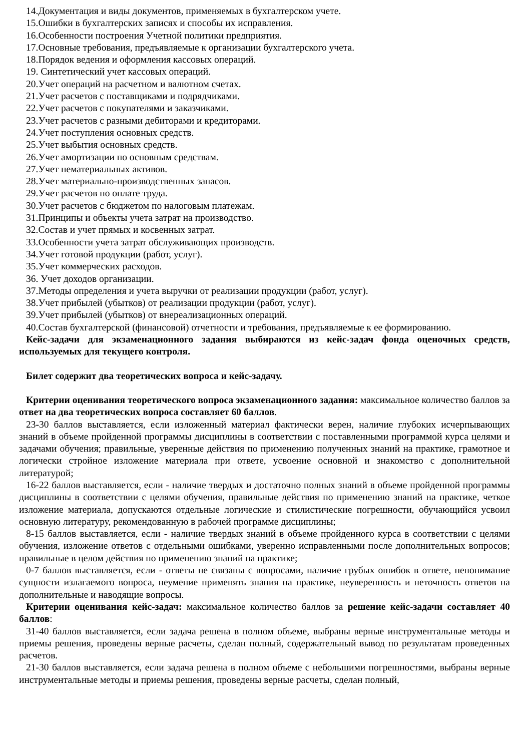14.Документация и виды документов, применяемых в бухгалтерском учете.
15.Ошибки в бухгалтерских записях и способы их исправления.
16.Особенности построения Учетной политики предприятия.
17.Основные требования, предъявляемые к организации бухгалтерского учета.
18.Порядок ведения и оформления кассовых операций.
19. Синтетический учет кассовых операций.
20.Учет операций на расчетном и валютном счетах.
21.Учет расчетов с поставщиками и подрядчиками.
22.Учет расчетов с покупателями и заказчиками.
23.Учет расчетов с разными дебиторами и кредиторами.
24.Учет поступления основных средств.
25.Учет выбытия основных средств.
26.Учет амортизации по основным средствам.
27.Учет нематериальных активов.
28.Учет материально-производственных запасов.
29.Учет расчетов по оплате труда.
30.Учет расчетов с бюджетом по налоговым платежам.
31.Принципы и объекты учета затрат на производство.
32.Состав и учет прямых и косвенных затрат.
33.Особенности учета затрат обслуживающих производств.
34.Учет готовой продукции (работ, услуг).
35.Учет коммерческих расходов.
36. Учет доходов организации.
37.Методы определения и учета выручки от реализации продукции (работ, услуг).
38.Учет прибылей (убытков) от реализации продукции (работ, услуг).
39.Учет прибылей (убытков) от внереализационных операций.
40.Состав бухгалтерской (финансовой) отчетности и требования, предъявляемые к ее формированию.
Кейс-задачи для экзаменационного задания выбираются из кейс-задач фонда оценочных средств, используемых для текущего контроля.
Билет содержит два теоретических вопроса и кейс-задачу.
Критерии оценивания теоретического вопроса экзаменационного задания: максимальное количество баллов за ответ на два теоретических вопроса составляет 60 баллов.
23-30 баллов выставляется, если изложенный материал фактически верен, наличие глубоких исчерпывающих знаний в объеме пройденной программы дисциплины в соответствии с поставленными программой курса целями и задачами обучения; правильные, уверенные действия по применению полученных знаний на практике, грамотное и логически стройное изложение материала при ответе, усвоение основной и знакомство с дополнительной литературой;
16-22 баллов выставляется, если - наличие твердых и достаточно полных знаний в объеме пройденной программы дисциплины в соответствии с целями обучения, правильные действия по применению знаний на практике, четкое изложение материала, допускаются отдельные логические и стилистические погрешности, обучающийся усвоил основную литературу, рекомендованную в рабочей программе дисциплины;
8-15 баллов выставляется, если - наличие твердых знаний в объеме пройденного курса в соответствии с целями обучения, изложение ответов с отдельными ошибками, уверенно исправленными после дополнительных вопросов; правильные в целом действия по применению знаний на практике;
0-7 баллов выставляется, если - ответы не связаны с вопросами, наличие грубых ошибок в ответе, непонимание сущности излагаемого вопроса, неумение применять знания на практике, неуверенность и неточность ответов на дополнительные и наводящие вопросы.
Критерии оценивания кейс-задач: максимальное количество баллов за решение кейс-задачи составляет 40 баллов:
31-40 баллов выставляется, если задача решена в полном объеме, выбраны верные инструментальные методы и приемы решения, проведены верные расчеты, сделан полный, содержательный вывод по результатам проведенных расчетов.
21-30 баллов выставляется, если задача решена в полном объеме с небольшими погрешностями, выбраны верные инструментальные методы и приемы решения, проведены верные расчеты, сделан полный,